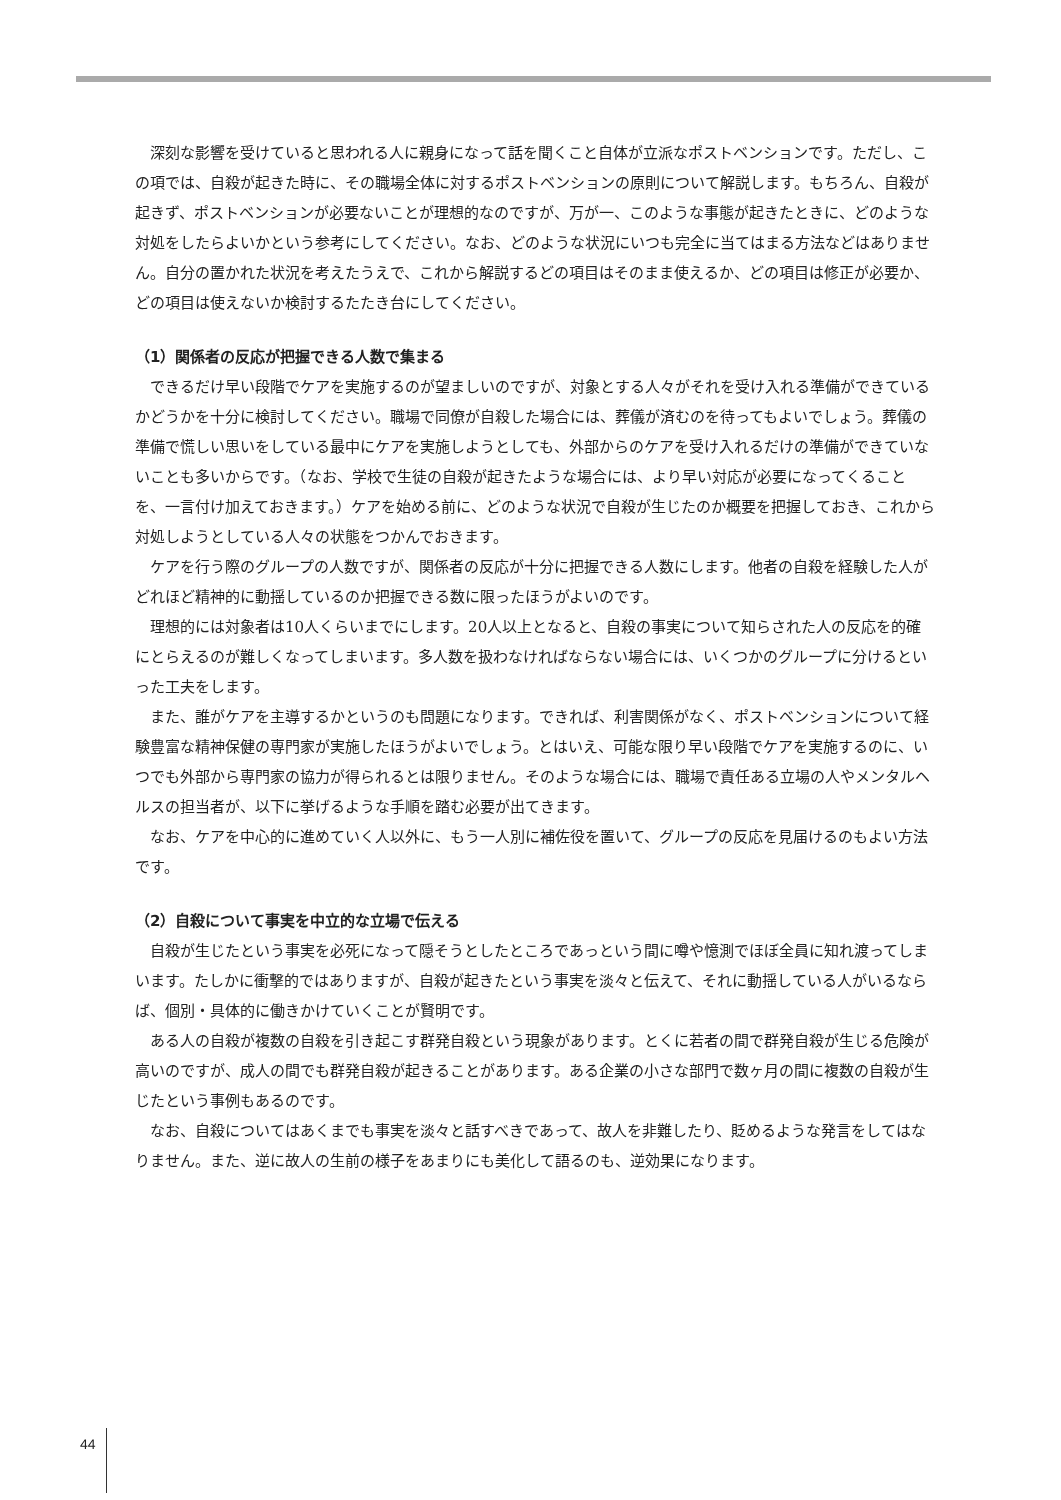深刻な影響を受けていると思われる人に親身になって話を聞くこと自体が立派なポストベンションです。ただし、この項では、自殺が起きた時に、その職場全体に対するポストベンションの原則について解説します。もちろん、自殺が起きず、ポストベンションが必要ないことが理想的なのですが、万が一、このような事態が起きたときに、どのような対処をしたらよいかという参考にしてください。なお、どのような状況にいつも完全に当てはまる方法などはありません。自分の置かれた状況を考えたうえで、これから解説するどの項目はそのまま使えるか、どの項目は修正が必要か、どの項目は使えないか検討するたたき台にしてください。
（1）関係者の反応が把握できる人数で集まる
できるだけ早い段階でケアを実施するのが望ましいのですが、対象とする人々がそれを受け入れる準備ができているかどうかを十分に検討してください。職場で同僚が自殺した場合には、葬儀が済むのを待ってもよいでしょう。葬儀の準備で慌しい思いをしている最中にケアを実施しようとしても、外部からのケアを受け入れるだけの準備ができていないことも多いからです。（なお、学校で生徒の自殺が起きたような場合には、より早い対応が必要になってくることを、一言付け加えておきます。）ケアを始める前に、どのような状況で自殺が生じたのか概要を把握しておき、これから対処しようとしている人々の状態をつかんでおきます。
ケアを行う際のグループの人数ですが、関係者の反応が十分に把握できる人数にします。他者の自殺を経験した人がどれほど精神的に動揺しているのか把握できる数に限ったほうがよいのです。
理想的には対象者は10人くらいまでにします。20人以上となると、自殺の事実について知らされた人の反応を的確にとらえるのが難しくなってしまいます。多人数を扱わなければならない場合には、いくつかのグループに分けるといった工夫をします。
また、誰がケアを主導するかというのも問題になります。できれば、利害関係がなく、ポストベンションについて経験豊富な精神保健の専門家が実施したほうがよいでしょう。とはいえ、可能な限り早い段階でケアを実施するのに、いつでも外部から専門家の協力が得られるとは限りません。そのような場合には、職場で責任ある立場の人やメンタルヘルスの担当者が、以下に挙げるような手順を踏む必要が出てきます。
なお、ケアを中心的に進めていく人以外に、もう一人別に補佐役を置いて、グループの反応を見届けるのもよい方法です。
（2）自殺について事実を中立的な立場で伝える
自殺が生じたという事実を必死になって隠そうとしたところであっという間に噂や憶測でほぼ全員に知れ渡ってしまいます。たしかに衝撃的ではありますが、自殺が起きたという事実を淡々と伝えて、それに動揺している人がいるならば、個別・具体的に働きかけていくことが賢明です。
ある人の自殺が複数の自殺を引き起こす群発自殺という現象があります。とくに若者の間で群発自殺が生じる危険が高いのですが、成人の間でも群発自殺が起きることがあります。ある企業の小さな部門で数ヶ月の間に複数の自殺が生じたという事例もあるのです。
なお、自殺についてはあくまでも事実を淡々と話すべきであって、故人を非難したり、貶めるような発言をしてはなりません。また、逆に故人の生前の様子をあまりにも美化して語るのも、逆効果になります。
44